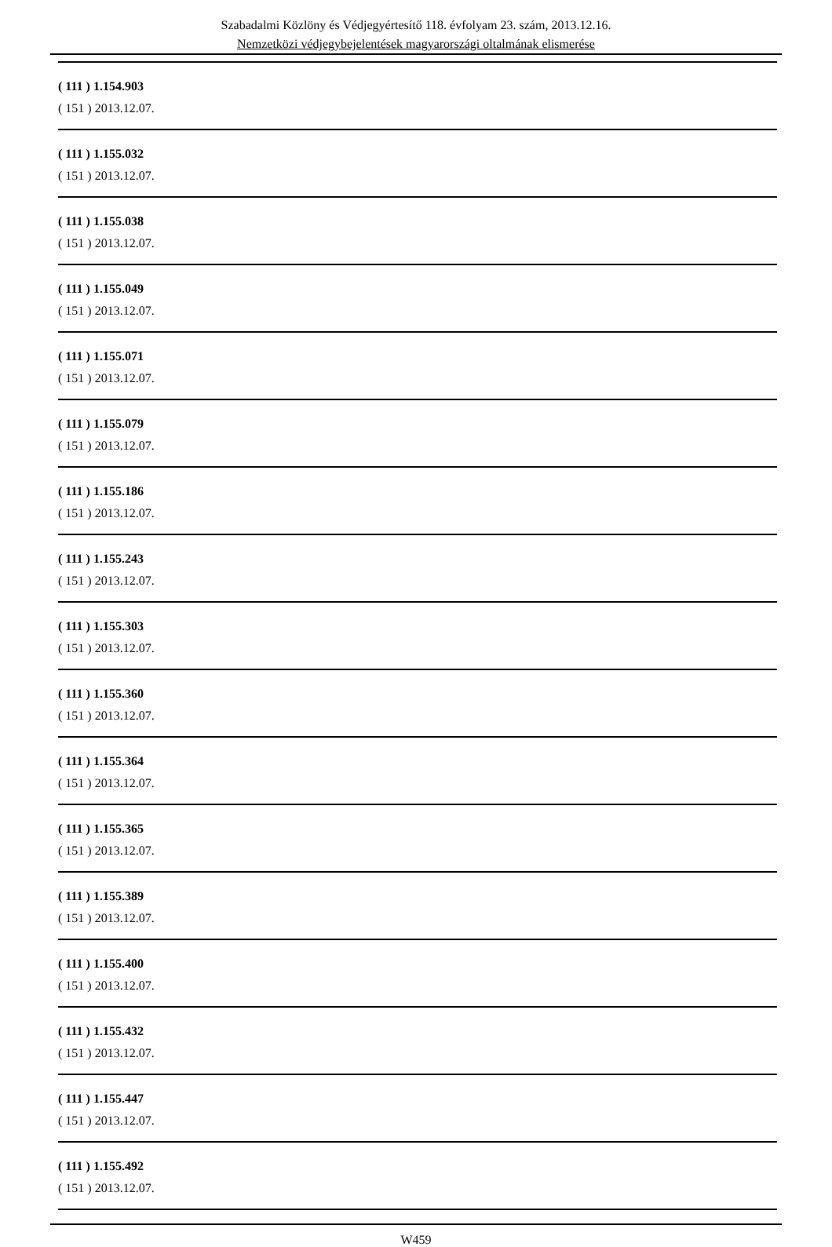Szabadalmi Közlöny és Védjegyértesítő 118. évfolyam 23. szám, 2013.12.16.
Nemzetközi védjegybejelentések magyarországi oltalmának elismerése
( 111 ) 1.154.903
( 151 ) 2013.12.07.
( 111 ) 1.155.032
( 151 ) 2013.12.07.
( 111 ) 1.155.038
( 151 ) 2013.12.07.
( 111 ) 1.155.049
( 151 ) 2013.12.07.
( 111 ) 1.155.071
( 151 ) 2013.12.07.
( 111 ) 1.155.079
( 151 ) 2013.12.07.
( 111 ) 1.155.186
( 151 ) 2013.12.07.
( 111 ) 1.155.243
( 151 ) 2013.12.07.
( 111 ) 1.155.303
( 151 ) 2013.12.07.
( 111 ) 1.155.360
( 151 ) 2013.12.07.
( 111 ) 1.155.364
( 151 ) 2013.12.07.
( 111 ) 1.155.365
( 151 ) 2013.12.07.
( 111 ) 1.155.389
( 151 ) 2013.12.07.
( 111 ) 1.155.400
( 151 ) 2013.12.07.
( 111 ) 1.155.432
( 151 ) 2013.12.07.
( 111 ) 1.155.447
( 151 ) 2013.12.07.
( 111 ) 1.155.492
( 151 ) 2013.12.07.
W459